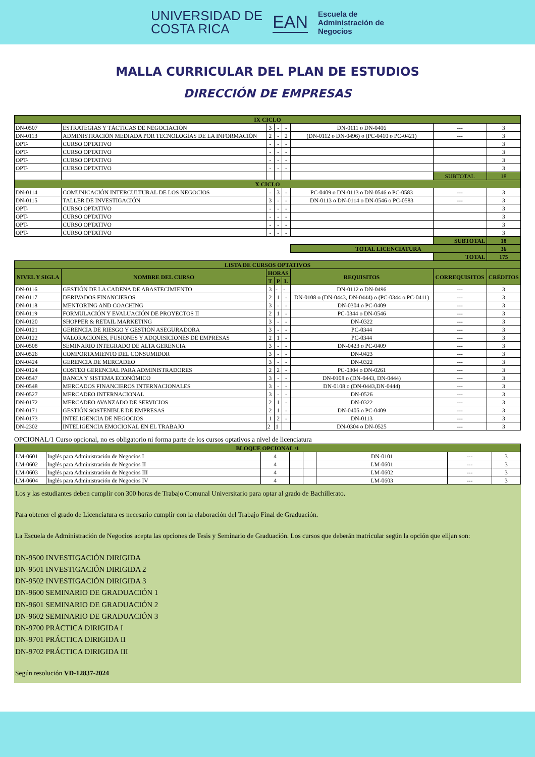UNIVERSIDAD DE
COSTA RICA
EAN
Escuela de
Administración de
Negocios
MALLA CURRICULAR DEL PLAN DE ESTUDIOS
DIRECCIÓN DE EMPRESAS
| IX CICLO | | | | | | | |
| DN-0507 | ESTRATEGIAS Y TÁCTICAS DE NEGOCIACIÓN | 3 | - | - | DN-0111 o DN-0406 | --- | 3 |
| DN-0113 | ADMINISTRACIÓN MEDIADA POR TECNOLOGÍAS DE LA INFORMACIÓN | 2 | - | 2 | (DN-0112 o DN-0496) o (PC-0410 o PC-0421) | --- | 3 |
| OPT- | CURSO OPTATIVO | - | - | - | | | 3 |
| OPT- | CURSO OPTATIVO | - | - | - | | | 3 |
| OPT- | CURSO OPTATIVO | - | - | - | | | 3 |
| OPT- | CURSO OPTATIVO | - | - | - | | | 3 |
| | | | | | | SUBTOTAL | 18 |
| X CICLO | | | | | | | |
| DN-0114 | COMUNICACIÓN INTERCULTURAL DE LOS NEGOCIOS | - | 3 | - | PC-0409 o DN-0113 o DN-0546 o PC-0583 | --- | 3 |
| DN-0115 | TALLER DE INVESTIGACIÓN | 3 | - | - | DN-0113 o DN-0114 o DN-0546 o PC-0583 | --- | 3 |
| OPT- | CURSO OPTATIVO | - | - | - | | | 3 |
| OPT- | CURSO OPTATIVO | - | - | - | | | 3 |
| OPT- | CURSO OPTATIVO | - | - | - | | | 3 |
| OPT- | CURSO OPTATIVO | - | - | - | | | 3 |
| | | | | | | SUBTOTAL | 18 |
| | | | | | TOTAL LICENCIATURA | | 36 |
| | | | | | | TOTAL | 175 |
| LISTA DE CURSOS OPTATIVOS | | | | | | | |
| NIVEL Y SIGLA | NOMBRE DEL CURSO | HORAS | | | REQUISITOS | CORREQUISITOS | CRÉDITOS |
| | | T | P | L | | | |
| DN-0116 | GESTIÓN DE LA CADENA DE ABASTECIMIENTO | 3 | - | - | DN-0112 o DN-0496 | --- | 3 |
| DN-0117 | DERIVADOS FINANCIEROS | 2 | 1 | - | DN-0108 o (DN-0443, DN-0444) o (PC-0344 o PC-0411) | --- | 3 |
| DN-0118 | MENTORING AND COACHING | 3 | - | - | DN-0304 o PC-0409 | --- | 3 |
| DN-0119 | FORMULACIÓN Y EVALUACIÓN DE PROYECTOS II | 2 | 1 | - | PC-0344 o DN-0546 | --- | 3 |
| DN-0120 | SHOPPER & RETAIL MARKETING | 3 | - | - | DN-0322 | --- | 3 |
| DN-0121 | GERENCIA DE RIESGO Y GESTIÓN ASEGURADORA | 3 | - | - | PC-0344 | --- | 3 |
| DN-0122 | VALORACIONES, FUSIONES Y ADQUISICIONES DE EMPRESAS | 2 | 1 | - | PC-0344 | --- | 3 |
| DN-0508 | SEMINARIO INTEGRADO DE ALTA GERENCIA | 3 | - | - | DN-0423 o PC-0409 | --- | 3 |
| DN-0526 | COMPORTAMIENTO DEL CONSUMIDOR | 3 | - | - | DN-0423 | --- | 3 |
| DN-0424 | GERENCIA DE MERCADEO | 3 | - | - | DN-0322 | --- | 3 |
| DN-0124 | COSTEO GERENCIAL PARA ADMINISTRADORES | 2 | 2 | - | PC-0304 o DN-0261 | --- | 3 |
| DN-0547 | BANCA Y SISTEMA ECONÓMICO | 3 | - | - | DN-0108 o (DN-0443, DN-0444) | --- | 3 |
| DN-0548 | MERCADOS FINANCIEROS INTERNACIONALES | 3 | - | - | DN-0108 o (DN-0443,DN-0444) | --- | 3 |
| DN-0527 | MERCADEO INTERNACIONAL | 3 | - | - | DN-0526 | --- | 3 |
| DN-0172 | MERCADEO AVANZADO DE SERVICIOS | 2 | 1 | - | DN-0322 | --- | 3 |
| DN-0171 | GESTIÓN SOSTENIBLE DE EMPRESAS | 2 | 1 | - | DN-0405 o PC-0409 | --- | 3 |
| DN-0173 | INTELIGENCIA DE NEGOCIOS | 1 | 2 | - | DN-0113 | --- | 3 |
| DN-2302 | INTELIGENCIA EMOCIONAL EN EL TRABAJO | 2 | 1 | | DN-0304 o DN-0525 | --- | 3 |
OPCIONAL/1 Curso opcional, no es obligatorio ni forma parte de los cursos optativos a nivel de licenciatura
| BLOQUE OPCIONAL /1 | | | | | | | |
| LM-0601 | Inglés para Administración de Negocios I | 4 | | | DN-0101 | --- | 3 |
| LM-0602 | Inglés para Administración de Negocios II | 4 | | | LM-0601 | --- | 3 |
| LM-0603 | Inglés para Administración de Negocios III | 4 | | | LM-0602 | --- | 3 |
| LM-0604 | Inglés para Administración de Negocios IV | 4 | | | LM-0603 | --- | 3 |
Los y las estudiantes deben cumplir con 300 horas de Trabajo Comunal Universitario para optar al grado de Bachillerato.
Para obtener el grado de Licenciatura es necesario cumplir con la elaboración del Trabajo Final de Graduación.
La Escuela de Administración de Negocios acepta las opciones de Tesis y Seminario de Graduación. Los cursos que deberán matricular según la opción que elijan son:
DN-9500 INVESTIGACIÓN DIRIGIDA
DN-9501 INVESTIGACIÓN DIRIGIDA 2
DN-9502 INVESTIGACIÓN DIRIGIDA 3
DN-9600 SEMINARIO DE GRADUACIÓN 1
DN-9601 SEMINARIO DE GRADUACIÓN 2
DN-9602 SEMINARIO DE GRADUACIÓN 3
DN-9700 PRÁCTICA DIRIGIDA I
DN-9701 PRÁCTICA DIRIGIDA II
DN-9702 PRÁCTICA DIRIGIDA III
Según resolución VD-12837-2024